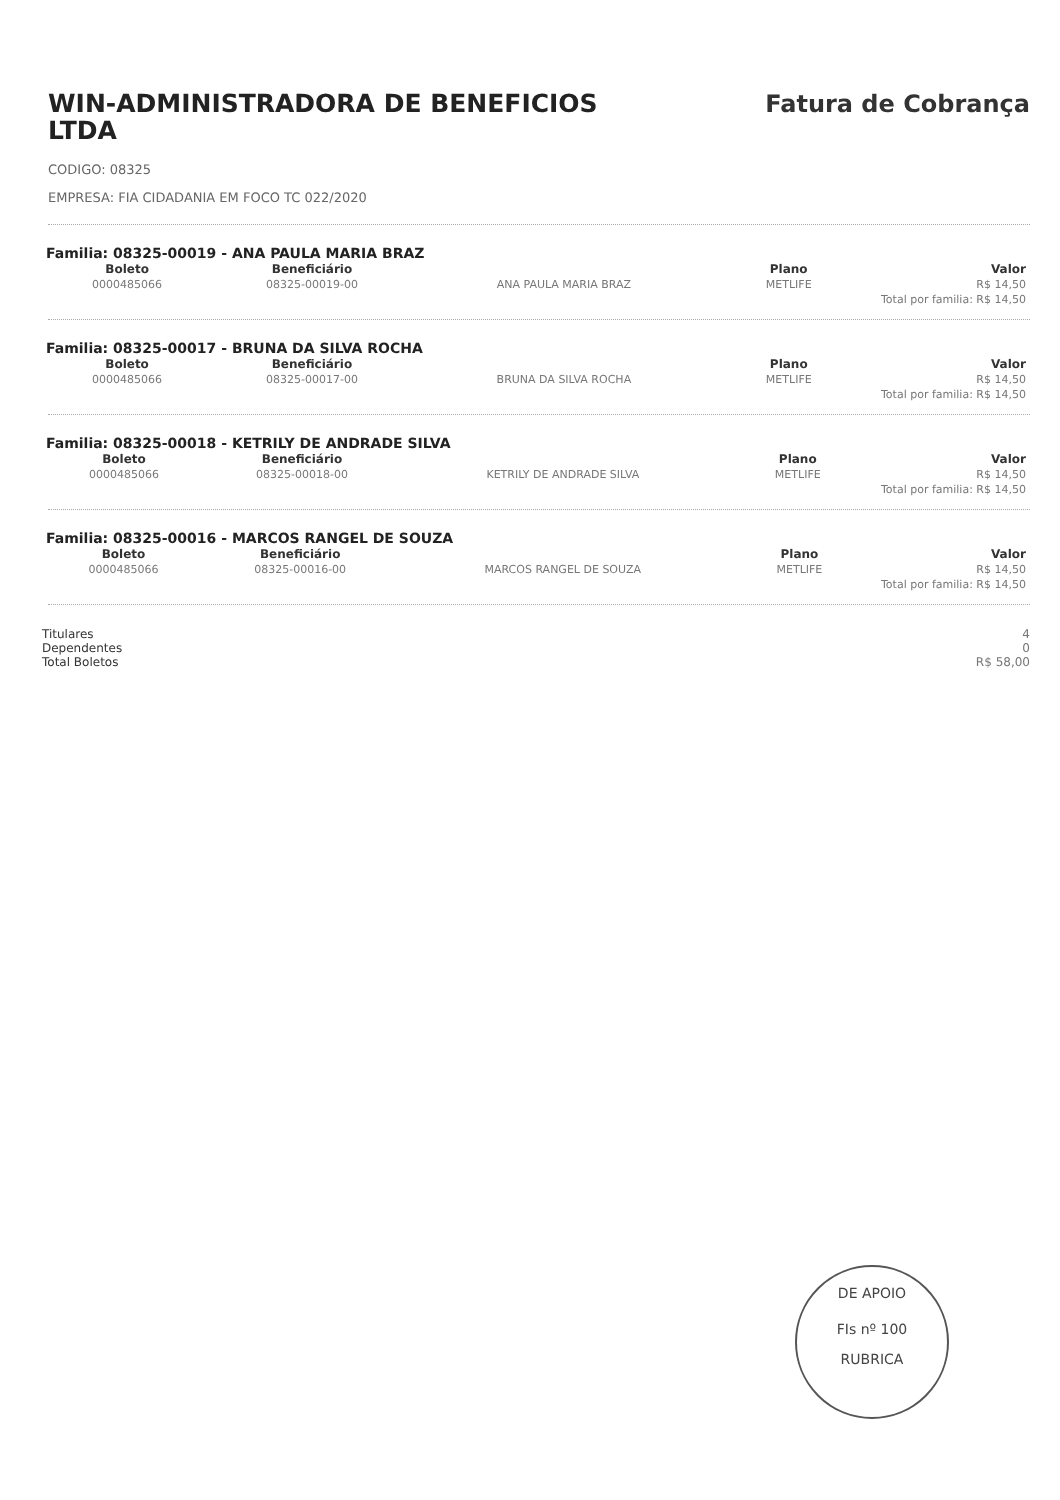WIN-ADMINISTRADORA DE BENEFICIOS LTDA
Fatura de Cobrança
CODIGO: 08325
EMPRESA: FIA CIDADANIA EM FOCO TC 022/2020
Familia: 08325-00019 - ANA PAULA MARIA BRAZ
| Boleto | Beneficiário | | Plano | Valor |
| --- | --- | --- | --- | --- |
| 0000485066 | 08325-00019-00 | ANA PAULA MARIA BRAZ | METLIFE | R$ 14,50 |
| | | | Total por familia: R$ 14,50 | |
Familia: 08325-00017 - BRUNA DA SILVA ROCHA
| Boleto | Beneficiário | | Plano | Valor |
| --- | --- | --- | --- | --- |
| 0000485066 | 08325-00017-00 | BRUNA DA SILVA ROCHA | METLIFE | R$ 14,50 |
| | | | Total por familia: R$ 14,50 | |
Familia: 08325-00018 - KETRILY DE ANDRADE SILVA
| Boleto | Beneficiário | | Plano | Valor |
| --- | --- | --- | --- | --- |
| 0000485066 | 08325-00018-00 | KETRILY DE ANDRADE SILVA | METLIFE | R$ 14,50 |
| | | | Total por familia: R$ 14,50 | |
Familia: 08325-00016 - MARCOS RANGEL DE SOUZA
| Boleto | Beneficiário | | Plano | Valor |
| --- | --- | --- | --- | --- |
| 0000485066 | 08325-00016-00 | MARCOS RANGEL DE SOUZA | METLIFE | R$ 14,50 |
| | | | Total por familia: R$ 14,50 | |
Titulares
Dependentes
Total Boletos
4
0
R$ 58,00
DE APOIO
FIs nº 100
RUBRICA